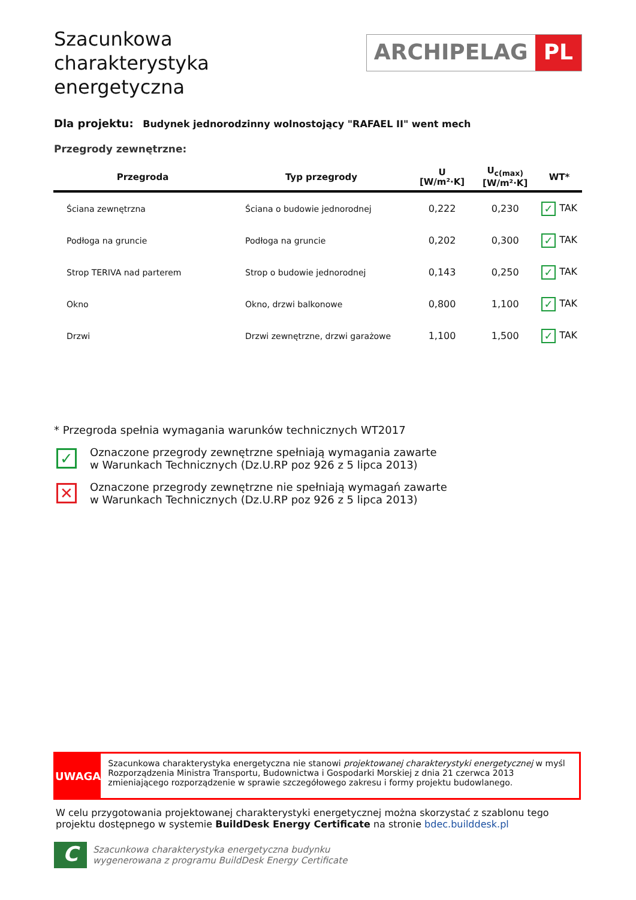Szacunkowa charakterystyka energetyczna
ARCHIPELAG PL
Dla projektu: Budynek jednorodzinny wolnostojący "RAFAEL II" went mech
Przegrody zewnętrzne:
| Przegroda | Typ przegrody | U [W/m²·K] | U<sub>c(max)</sub> [W/m²·K] | WT* |
| --- | --- | --- | --- | --- |
| Ściana zewnętrzna | Ściana o budowie jednorodnej | 0,222 | 0,230 | ✓ TAK |
| Podłoga na gruncie | Podłoga na gruncie | 0,202 | 0,300 | ✓ TAK |
| Strop TERIVA nad parterem | Strop o budowie jednorodnej | 0,143 | 0,250 | ✓ TAK |
| Okno | Okno, drzwi balkonowe | 0,800 | 1,100 | ✓ TAK |
| Drzwi | Drzwi zewnętrzne, drzwi garażowe | 1,100 | 1,500 | ✓ TAK |
* Przegroda spełnia wymagania warunków technicznych WT2017
✓
Oznaczone przegrody zewnętrzne spełniają wymagania zawarte
w Warunkach Technicznych (Dz.U.RP poz 926 z 5 lipca 2013)
✕
Oznaczone przegrody zewnętrzne nie spełniają wymagań zawarte
w Warunkach Technicznych (Dz.U.RP poz 926 z 5 lipca 2013)
UWAGA
Szacunkowa charakterystyka energetyczna nie stanowi projektowanej charakterystyki energetycznej w myśl Rozporządzenia Ministra Transportu, Budownictwa i Gospodarki Morskiej z dnia 21 czerwca 2013 zmieniającego rozporządzenie w sprawie szczegółowego zakresu i formy projektu budowlanego.
W celu przygotowania projektowanej charakterystyki energetycznej można skorzystać z szablonu tego projektu dostępnego w systemie BuildDesk Energy Certificate na stronie bdec.builddesk.pl
C
Szacunkowa charakterystyka energetyczna budynku
wygenerowana z programu BuildDesk Energy Certificate